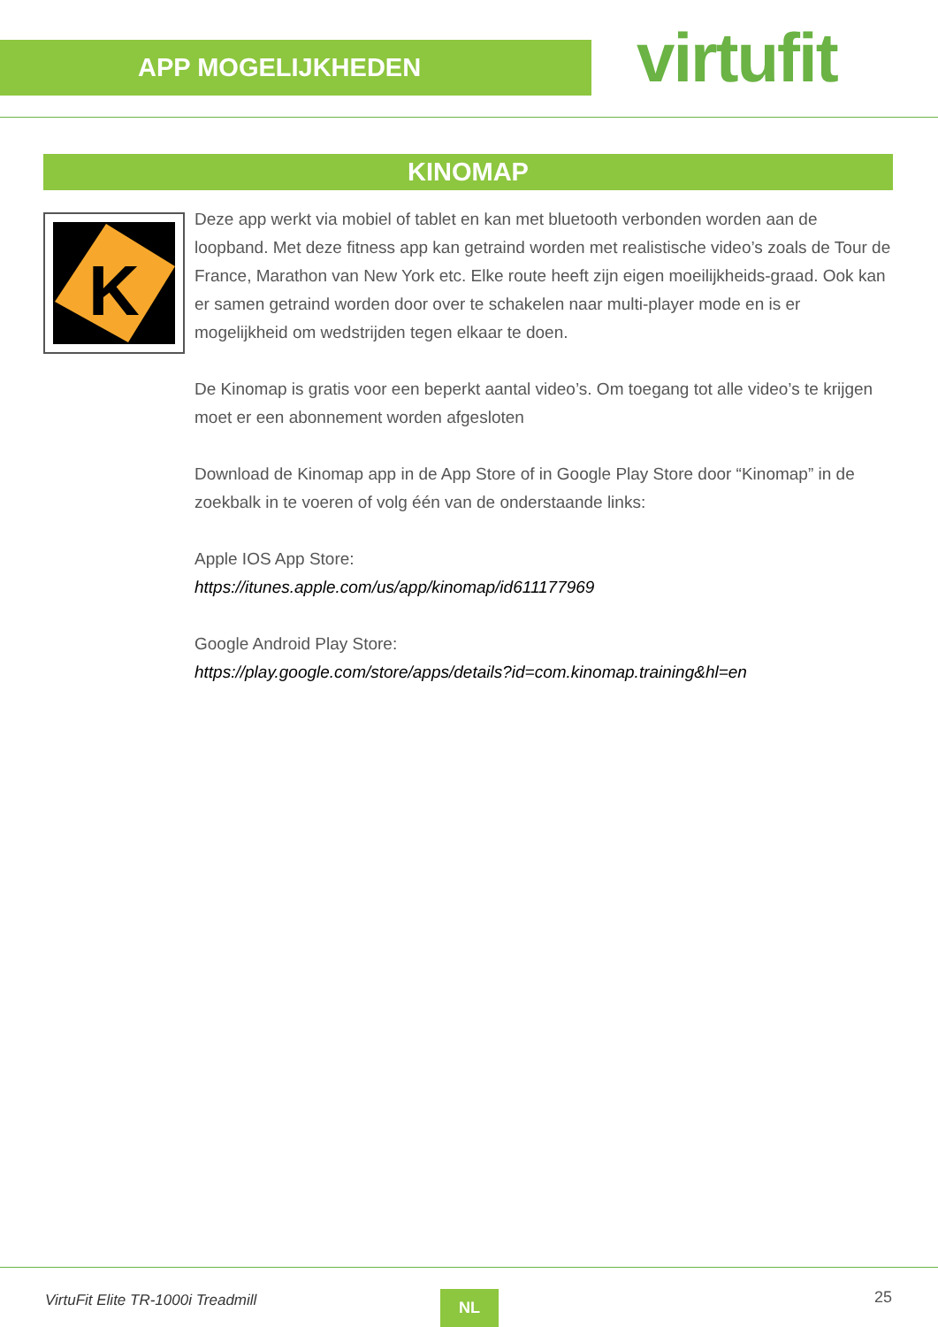APP MOGELIJKHEDEN virtufit
KINOMAP
K
Deze app werkt via mobiel of tablet en kan met bluetooth verbonden worden aan de loopband. Met deze fitness app kan getraind worden met realistische video’s zoals de Tour de France, Marathon van New York etc. Elke route heeft zijn eigen moeilijkheids-graad. Ook kan er samen getraind worden door over te schakelen naar multi-player mode en is er mogelijkheid om wedstrijden tegen elkaar te doen.
De Kinomap is gratis voor een beperkt aantal video’s. Om toegang tot alle video’s te krijgen moet er een abonnement worden afgesloten
Download de Kinomap app in de App Store of in Google Play Store door “Kinomap” in de zoekbalk in te voeren of volg één van de onderstaande links:
Apple IOS App Store:
https://itunes.apple.com/us/app/kinomap/id611177969
Google Android Play Store:
https://play.google.com/store/apps/details?id=com.kinomap.training&hl=en
VirtuFit Elite TR-1000i Treadmill
NL 25